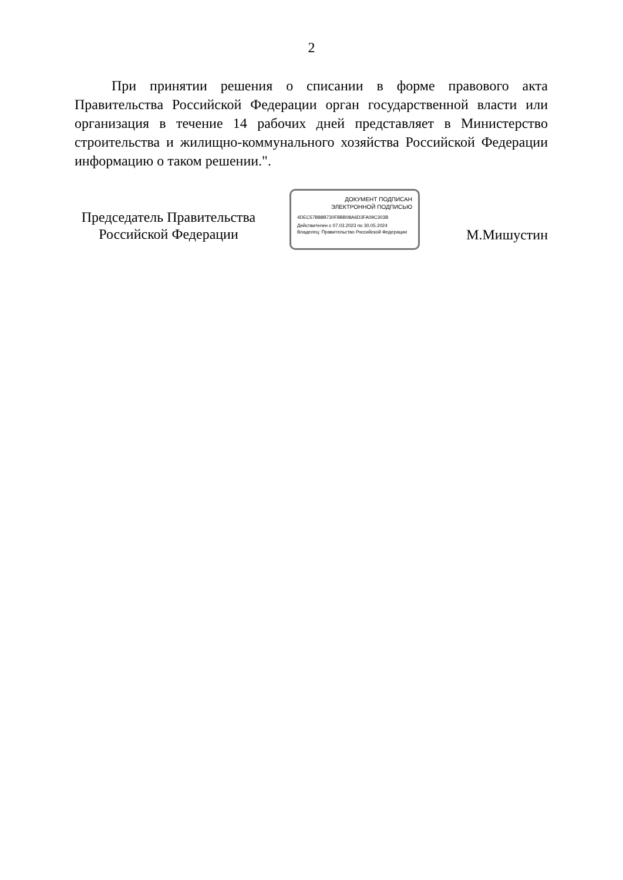2
При принятии решения о списании в форме правового акта Правительства Российской Федерации орган государственной власти или организация в течение 14 рабочих дней представляет в Министерство строительства и жилищно-коммунального хозяйства Российской Федерации информацию о таком решении.".
Председатель Правительства
Российской Федерации
ДОКУМЕНТ ПОДПИСАН
ЭЛЕКТРОННОЙ ПОДПИСЬЮ
4DEC57B88B730F8BB08A6D3FA09C303B
Действителен с 07.03.2023 по 30.05.2024
Владелец: Правительство Российской Федерации
М.Мишустин